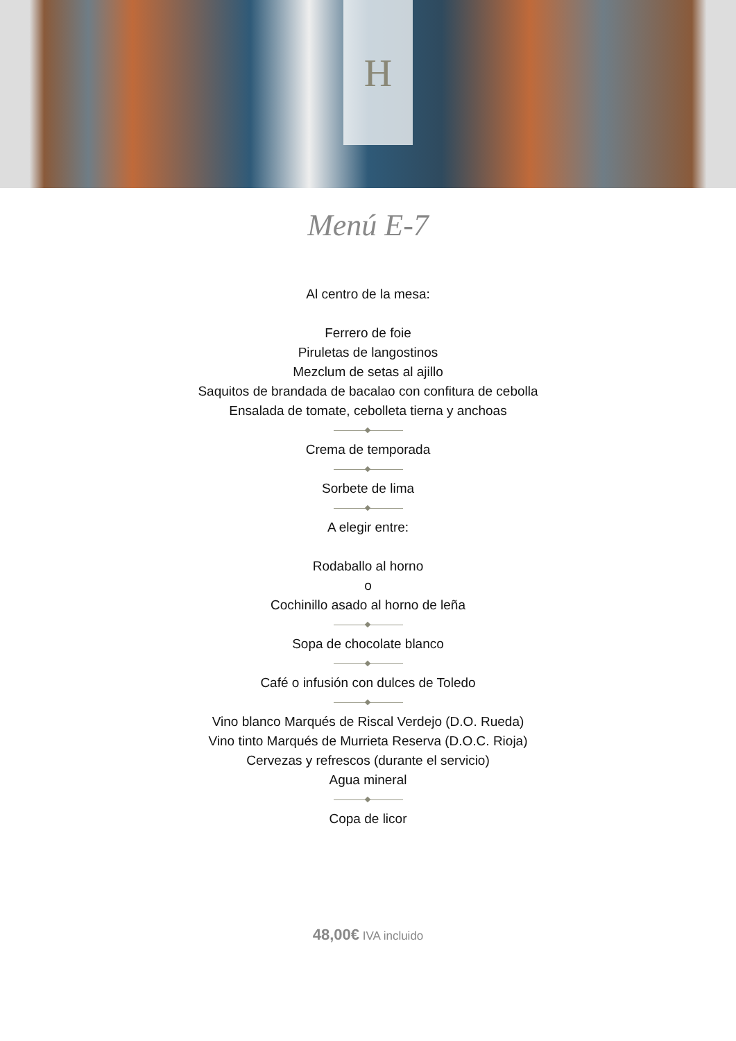H
Menú E-7
Al centro de la mesa:
Ferrero de foie
Piruletas de langostinos
Mezclum de setas al ajillo
Saquitos de brandada de bacalao con confitura de cebolla
Ensalada de tomate, cebolleta tierna y anchoas
Crema de temporada
Sorbete de lima
A elegir entre:
Rodaballo al horno
o
Cochinillo asado al horno de leña
Sopa de chocolate blanco
Café o infusión con dulces de Toledo
Vino blanco Marqués de Riscal Verdejo (D.O. Rueda)
Vino tinto Marqués de Murrieta Reserva (D.O.C. Rioja)
Cervezas y refrescos (durante el servicio)
Agua mineral
Copa de licor
48,00€ IVA incluido